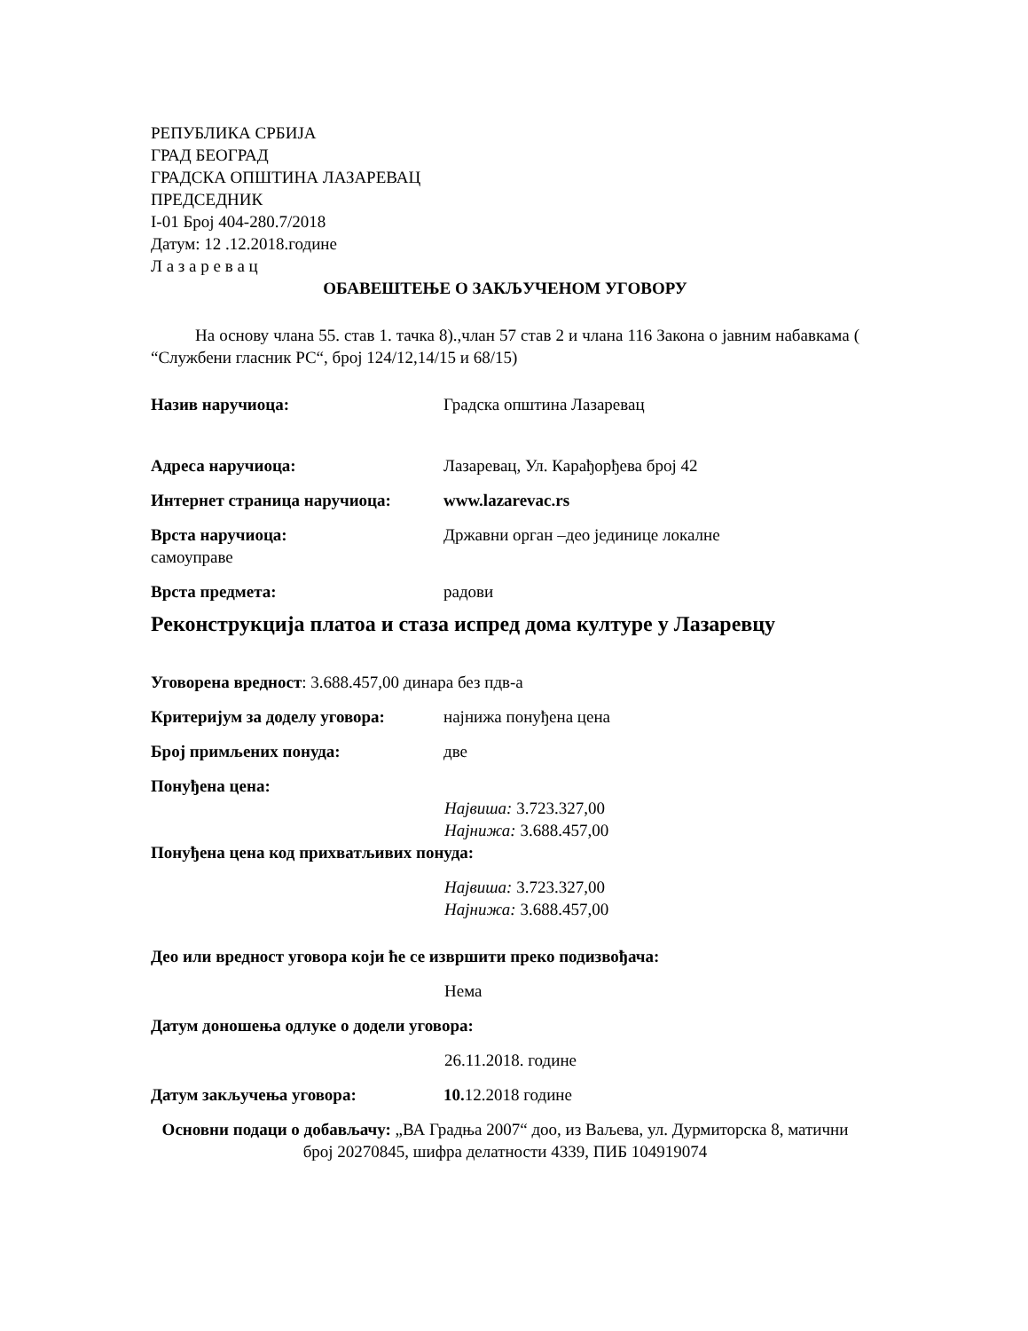РЕПУБЛИКА СРБИЈА
ГРАД БЕОГРАД
ГРАДСКА ОПШТИНА ЛАЗАРЕВАЦ
ПРЕДСЕДНИК
I-01 Број 404-280.7/2018
Датум: 12 .12.2018.године
Л а з а р е в а ц
ОБАВЕШТЕЊЕ О ЗАКЉУЧЕНОМ УГОВОРУ
На основу члана 55. став 1. тачка 8).,члан 57 став 2 и члана 116 Закона о јавним набавкама ( “Службени гласник РС“, број 124/12,14/15 и 68/15)
Назив наручиоца: Градска општина Лазаревац
Адреса наручиоца: Лазаревац, Ул. Карађорђева број 42
Интернет страница наручиоца: www.lazarevac.rs
Врста наручиоца: Државни орган –део јединице локалне
самоуправе
Врста предмета: радови
Реконструкција платоа и стаза испред дома културе у Лазаревцу
Уговорена вредност: 3.688.457,00 динара без пдв-а
Критеријум за доделу уговора: најнижа понуђена цена
Број примљених понуда: две
Понуђена цена:
Највиша: 3.723.327,00
Најнижа: 3.688.457,00
Понуђена цена код прихватљивих понуда:
Највиша: 3.723.327,00
Најнижа: 3.688.457,00
Део или вредност уговора који ће се извршити преко подизвођача:
Нема
Датум доношења одлуке о додели уговора:
26.11.2018. године
Датум закључења уговора: 10. 12.2018 године
Основни подаци о добављачу: „ВА Градња 2007“ доо, из Ваљева, ул. Дурмиторска 8, матични број 20270845, шифра делатности 4339, ПИБ 104919074